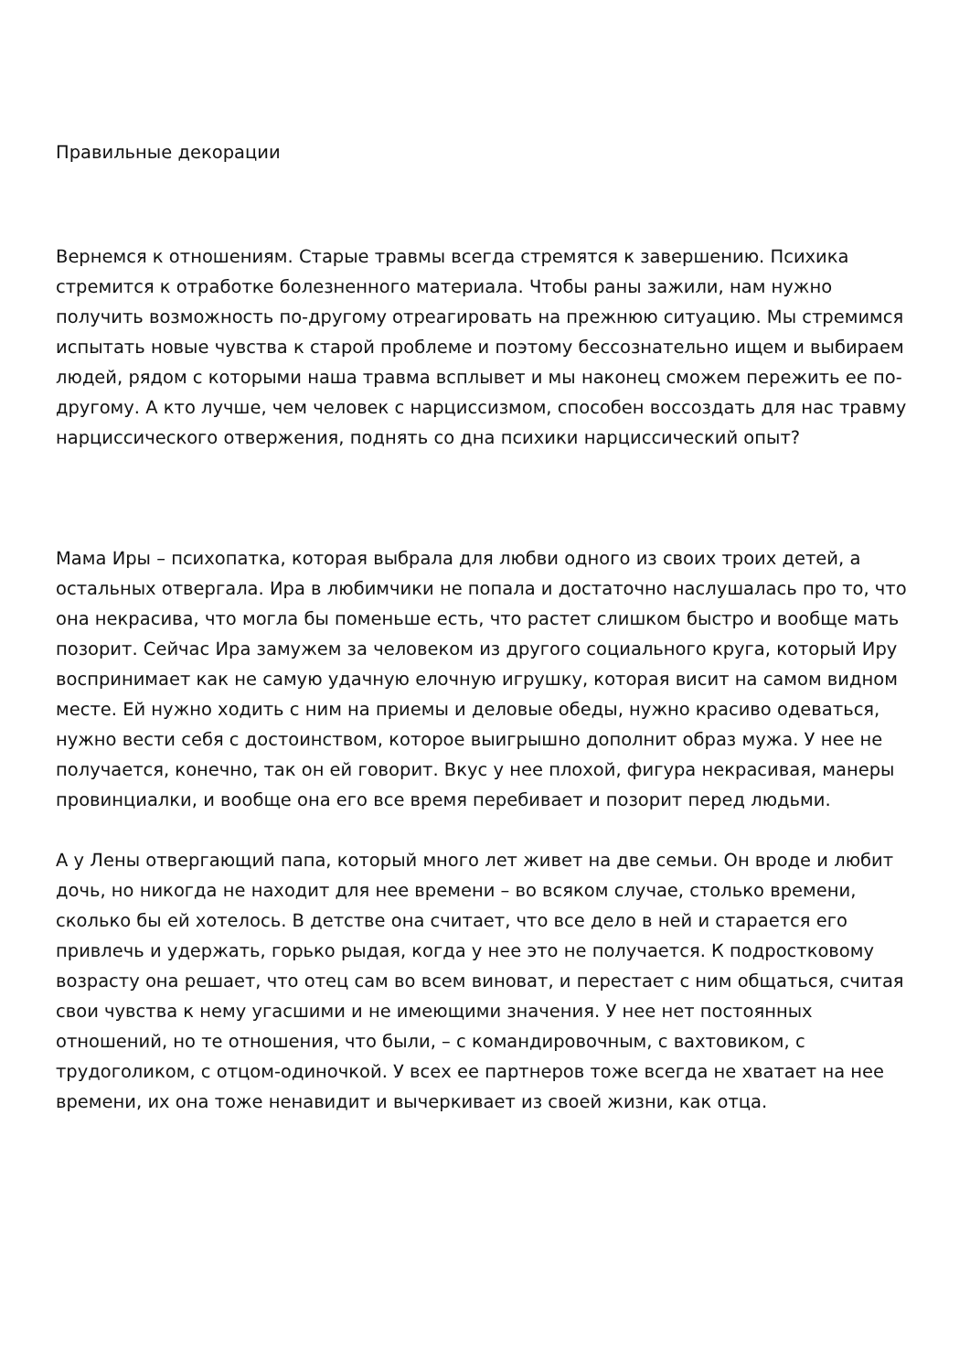Правильные декорации
Вернемся к отношениям. Старые травмы всегда стремятся к завершению. Психика стремится к отработке болезненного материала. Чтобы раны зажили, нам нужно получить возможность по-другому отреагировать на прежнюю ситуацию. Мы стремимся испытать новые чувства к старой проблеме и поэтому бессознательно ищем и выбираем людей, рядом с которыми наша травма всплывет и мы наконец сможем пережить ее по-другому. А кто лучше, чем человек с нарциссизмом, способен воссоздать для нас травму нарциссического отвержения, поднять со дна психики нарциссический опыт?
Мама Иры – психопатка, которая выбрала для любви одного из своих троих детей, а остальных отвергала. Ира в любимчики не попала и достаточно наслушалась про то, что она некрасива, что могла бы поменьше есть, что растет слишком быстро и вообще мать позорит. Сейчас Ира замужем за человеком из другого социального круга, который Иру воспринимает как не самую удачную елочную игрушку, которая висит на самом видном месте. Ей нужно ходить с ним на приемы и деловые обеды, нужно красиво одеваться, нужно вести себя с достоинством, которое выигрышно дополнит образ мужа. У нее не получается, конечно, так он ей говорит. Вкус у нее плохой, фигура некрасивая, манеры провинциалки, и вообще она его все время перебивает и позорит перед людьми.
А у Лены отвергающий папа, который много лет живет на две семьи. Он вроде и любит дочь, но никогда не находит для нее времени – во всяком случае, столько времени, сколько бы ей хотелось. В детстве она считает, что все дело в ней и старается его привлечь и удержать, горько рыдая, когда у нее это не получается. К подростковому возрасту она решает, что отец сам во всем виноват, и перестает с ним общаться, считая свои чувства к нему угасшими и не имеющими значения. У нее нет постоянных отношений, но те отношения, что были, – с командировочным, с вахтовиком, с трудоголиком, с отцом-одиночкой. У всех ее партнеров тоже всегда не хватает на нее времени, их она тоже ненавидит и вычеркивает из своей жизни, как отца.